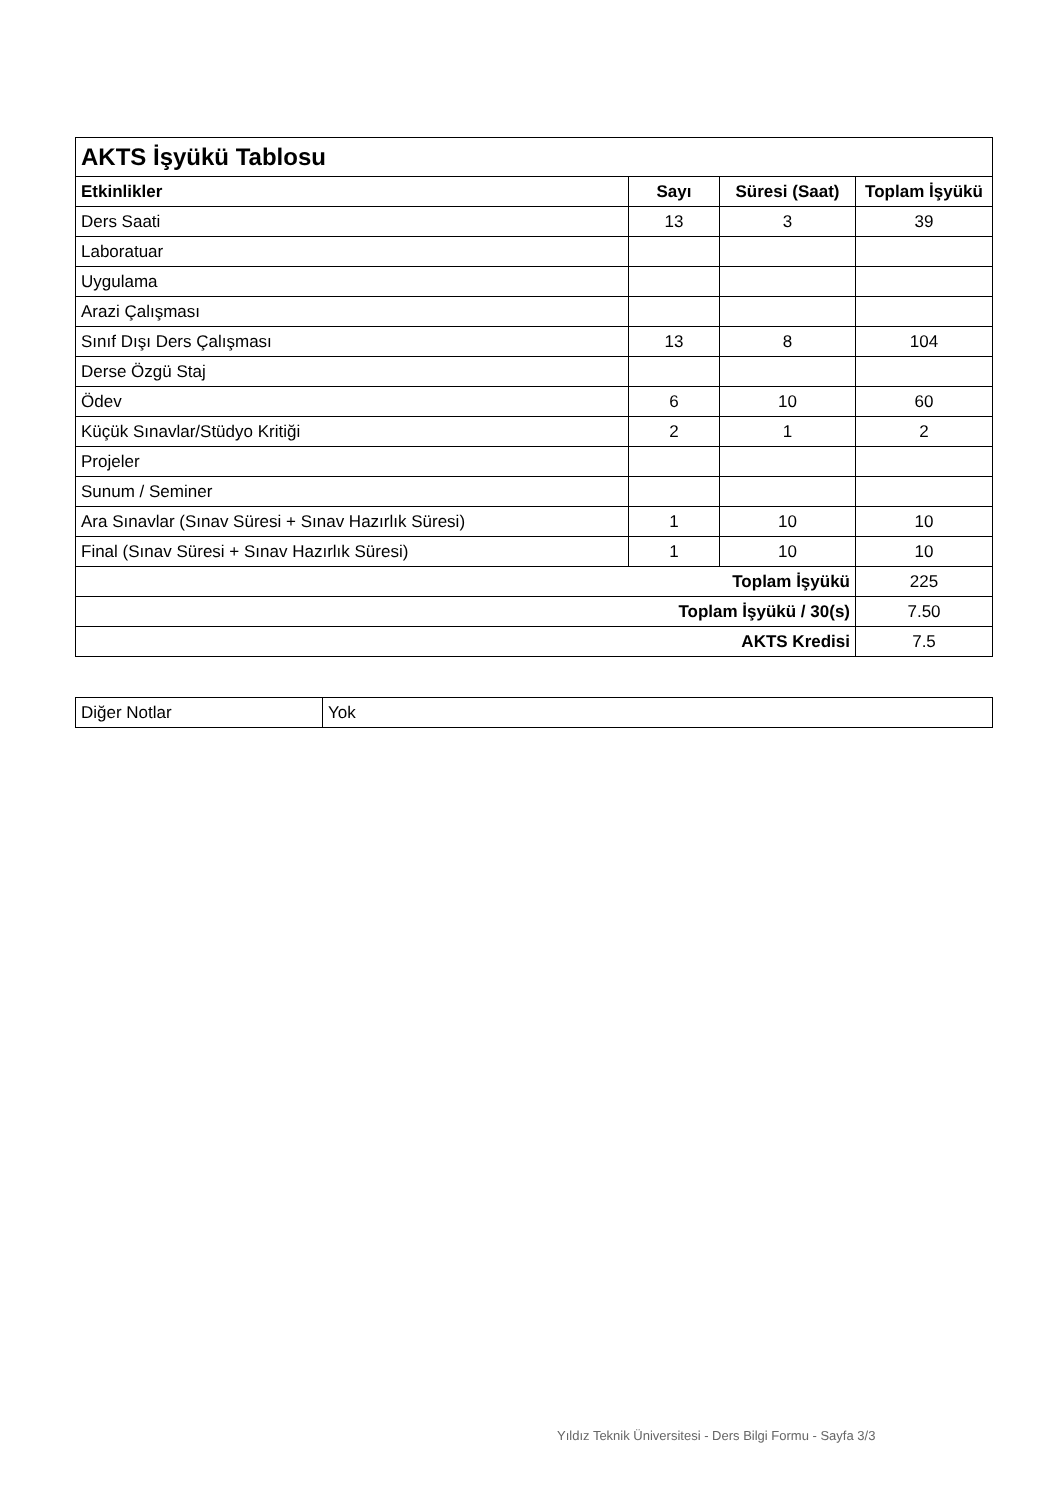| AKTS İşyükü Tablosu | | | |
| --- | --- | --- | --- |
| Etkinlikler | Sayı | Süresi (Saat) | Toplam İşyükü |
| Ders Saati | 13 | 3 | 39 |
| Laboratuar | | | |
| Uygulama | | | |
| Arazi Çalışması | | | |
| Sınıf Dışı Ders Çalışması | 13 | 8 | 104 |
| Derse Özgü Staj | | | |
| Ödev | 6 | 10 | 60 |
| Küçük Sınavlar/Stüdyo Kritiği | 2 | 1 | 2 |
| Projeler | | | |
| Sunum / Seminer | | | |
| Ara Sınavlar (Sınav Süresi + Sınav Hazırlık Süresi) | 1 | 10 | 10 |
| Final (Sınav Süresi + Sınav Hazırlık Süresi) | 1 | 10 | 10 |
| Toplam İşyükü | | | 225 |
| Toplam İşyükü / 30(s) | | | 7.50 |
| AKTS Kredisi | | | 7.5 |
| Diğer Notlar | Yok |
Yıldız Teknik Üniversitesi - Ders Bilgi Formu - Sayfa 3/3